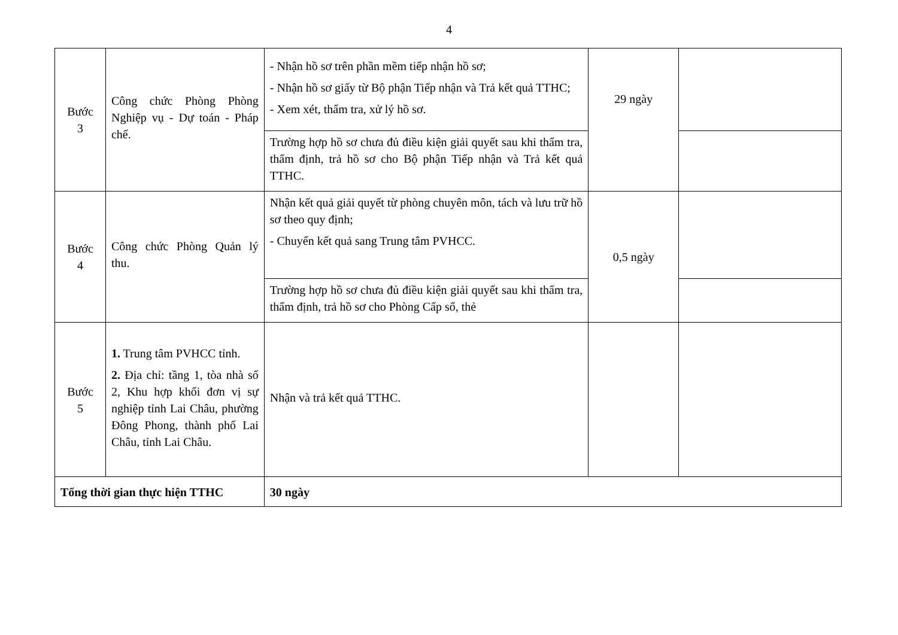4
| Bước 3 | Công chức Phòng Phòng Nghiệp vụ - Dự toán - Pháp chế. | - Nhận hồ sơ trên phần mềm tiếp nhận hồ sơ; - Nhận hồ sơ giấy từ Bộ phận Tiếp nhận và Trả kết quả TTHC; - Xem xét, thẩm tra, xử lý hồ sơ. | 29 ngày | |
| | | Trường hợp hồ sơ chưa đủ điều kiện giải quyết sau khi thẩm tra, thẩm định, trả hồ sơ cho Bộ phận Tiếp nhận và Trả kết quả TTHC. | | |
| Bước 4 | Công chức Phòng Quản lý thu. | Nhận kết quả giải quyết từ phòng chuyên môn, tách và lưu trữ hồ sơ theo quy định; - Chuyển kết quả sang Trung tâm PVHCC. | 0,5 ngày | |
| | | Trường hợp hồ sơ chưa đủ điều kiện giải quyết sau khi thẩm tra, thẩm định, trả hồ sơ cho Phòng Cấp sổ, thẻ | | |
| Bước 5 | 1. Trung tâm PVHCC tỉnh. 2. Địa chỉ: tầng 1, tòa nhà số 2, Khu hợp khối đơn vị sự nghiệp tỉnh Lai Châu, phường Đông Phong, thành phố Lai Châu, tỉnh Lai Châu. | Nhận và trả kết quả TTHC. | | |
| Tổng thời gian thực hiện TTHC | | 30 ngày | | |